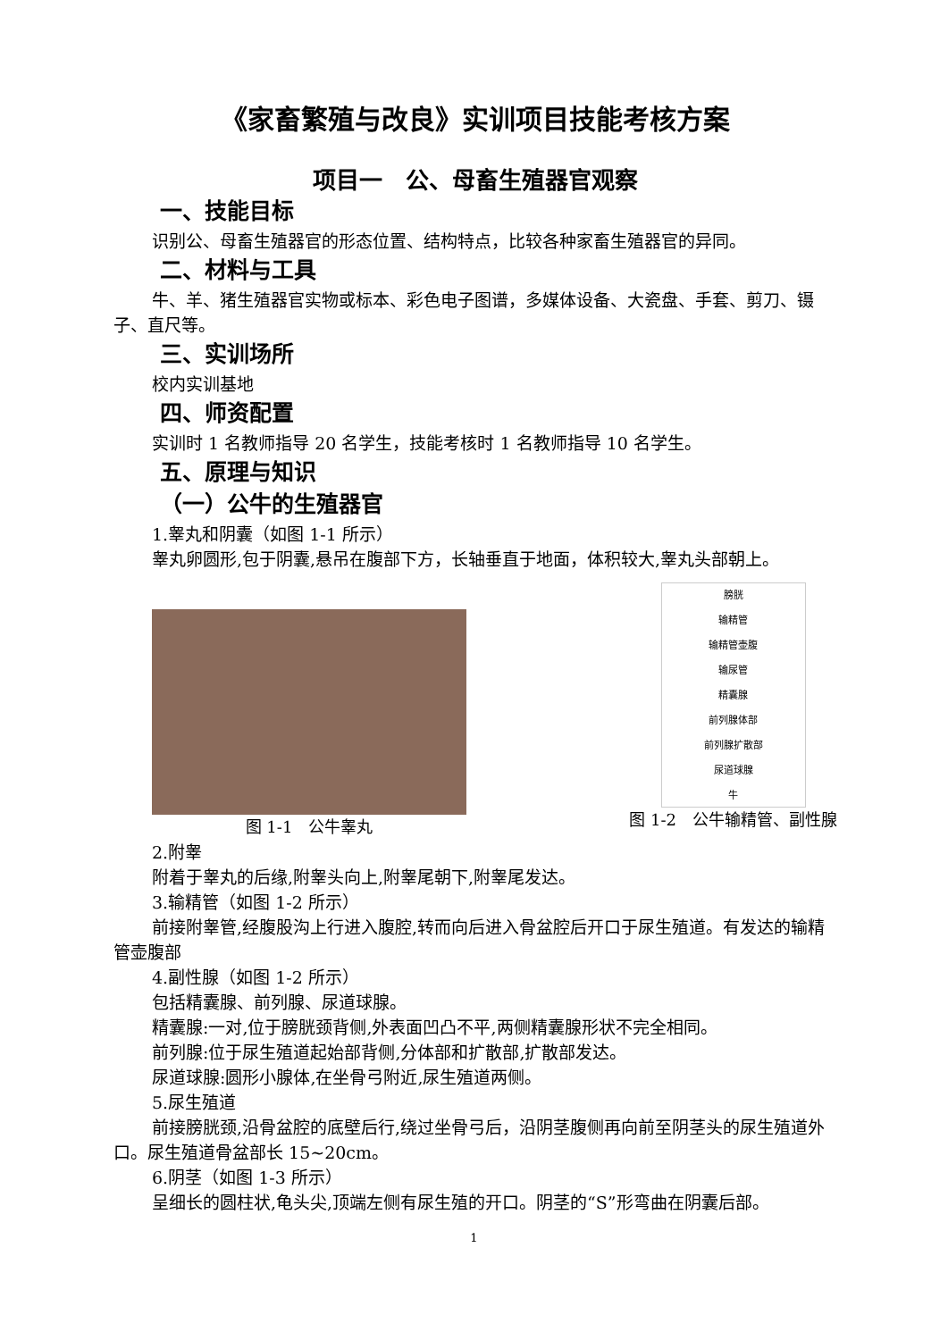《家畜繁殖与改良》实训项目技能考核方案
项目一　公、母畜生殖器官观察
一、技能目标
识别公、母畜生殖器官的形态位置、结构特点，比较各种家畜生殖器官的异同。
二、材料与工具
牛、羊、猪生殖器官实物或标本、彩色电子图谱，多媒体设备、大瓷盘、手套、剪刀、镊子、直尺等。
三、实训场所
校内实训基地
四、师资配置
实训时 1 名教师指导 20 名学生，技能考核时 1 名教师指导 10 名学生。
五、原理与知识
（一）公牛的生殖器官
1.睾丸和阴囊（如图 1-1 所示）
睾丸卵圆形,包于阴囊,悬吊在腹部下方，长轴垂直于地面，体积较大,睾丸头部朝上。
图 1-1　公牛睾丸
膀胱
输精管
输精管壶腹
输尿管
精囊腺
前列腺体部
前列腺扩散部
尿道球腺
牛
图 1-2　公牛输精管、副性腺
2.附睾
附着于睾丸的后缘,附睾头向上,附睾尾朝下,附睾尾发达。
3.输精管（如图 1-2 所示）
前接附睾管,经腹股沟上行进入腹腔,转而向后进入骨盆腔后开口于尿生殖道。有发达的输精管壶腹部
4.副性腺（如图 1-2 所示）
包括精囊腺、前列腺、尿道球腺。
精囊腺:一对,位于膀胱颈背侧,外表面凹凸不平,两侧精囊腺形状不完全相同。
前列腺:位于尿生殖道起始部背侧,分体部和扩散部,扩散部发达。
尿道球腺:圆形小腺体,在坐骨弓附近,尿生殖道两侧。
5.尿生殖道
前接膀胱颈,沿骨盆腔的底壁后行,绕过坐骨弓后，沿阴茎腹侧再向前至阴茎头的尿生殖道外口。尿生殖道骨盆部长 15~20cm。
6.阴茎（如图 1-3 所示）
呈细长的圆柱状,龟头尖,顶端左侧有尿生殖的开口。阴茎的“S”形弯曲在阴囊后部。
1